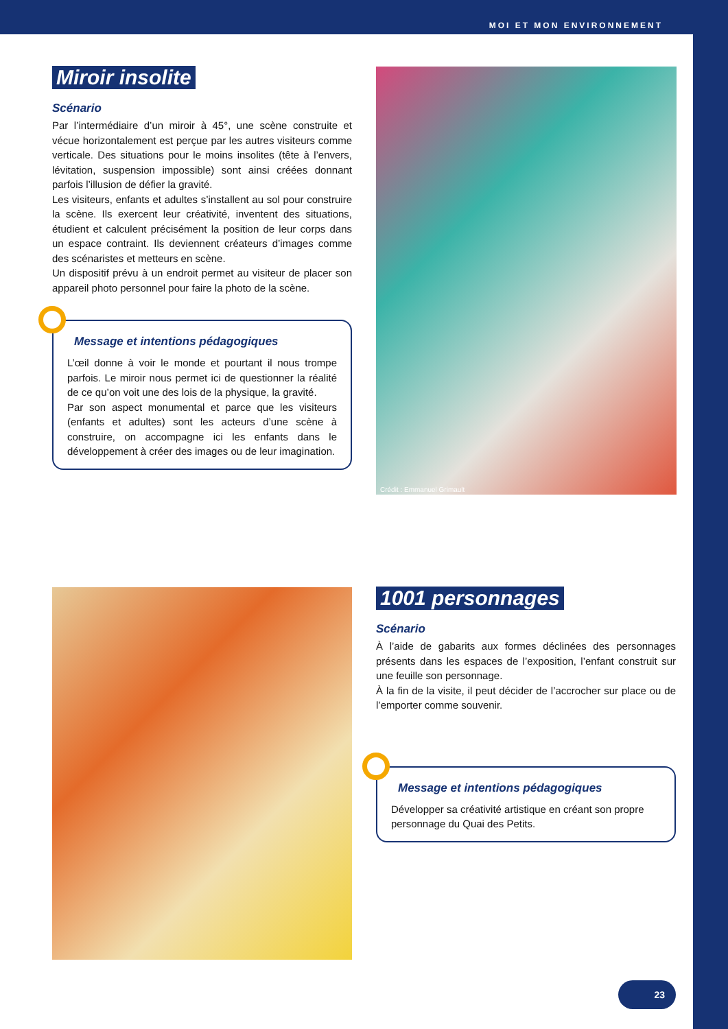MOI ET MON ENVIRONNEMENT
Miroir insolite
Scénario
Par l’intermédiaire d’un miroir à 45°, une scène construite et vécue horizontalement est perçue par les autres visiteurs comme verticale. Des situations pour le moins insolites (tête à l’envers, lévitation, suspension impossible) sont ainsi créées donnant parfois l’illusion de défier la gravité.
Les visiteurs, enfants et adultes s’installent au sol pour construire la scène. Ils exercent leur créativité, inventent des situations, étudient et calculent précisément la position de leur corps dans un espace contraint. Ils deviennent créateurs d’images comme des scénaristes et metteurs en scène.
Un dispositif prévu à un endroit permet au visiteur de placer son appareil photo personnel pour faire la photo de la scène.
Message et intentions pédagogiques
L’œil donne à voir le monde et pourtant il nous trompe parfois. Le miroir nous permet ici de questionner la réalité de ce qu’on voit une des lois de la physique, la gravité.
Par son aspect monumental et parce que les visiteurs (enfants et adultes) sont les acteurs d’une scène à construire, on accompagne ici les enfants dans le développement à créer des images ou de leur imagination.
Crédit : Emmanuel Grimault
1001 personnages
Scénario
À l’aide de gabarits aux formes déclinées des personnages présents dans les espaces de l’exposition, l’enfant construit sur une feuille son personnage.
À la fin de la visite, il peut décider de l’accrocher sur place ou de l’emporter comme souvenir.
Message et intentions pédagogiques
Développer sa créativité artistique en créant son propre personnage du Quai des Petits.
23